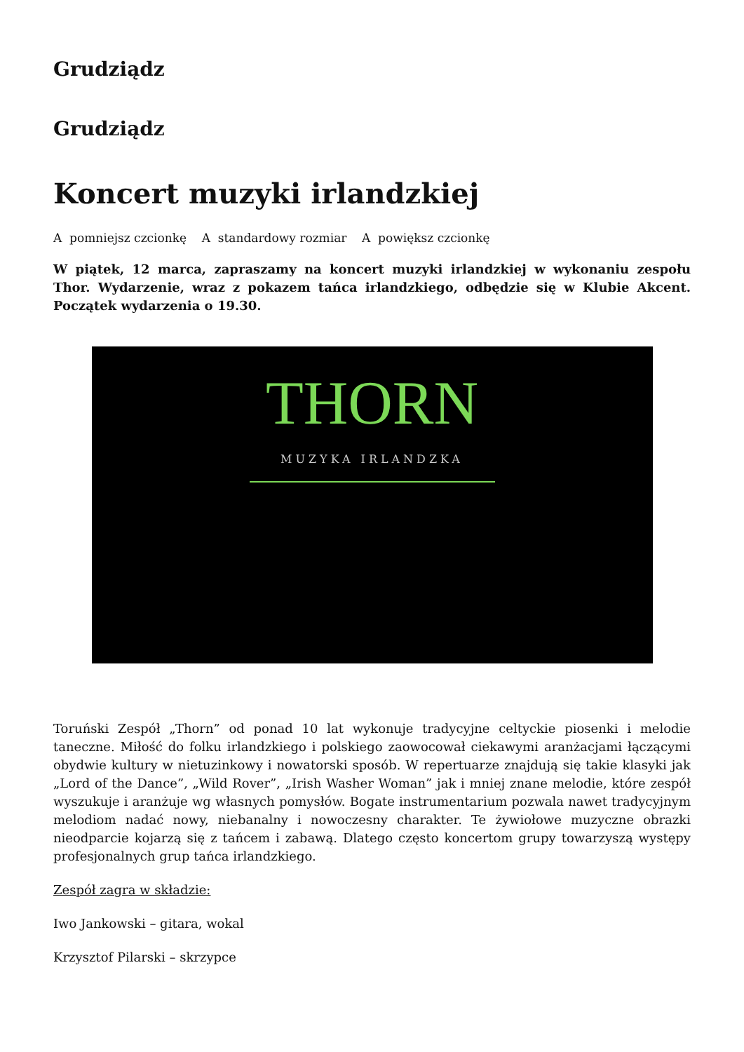Grudziądz
Grudziądz
Koncert muzyki irlandzkiej
A pomniejsz czcionkę A standardowy rozmiar A powiększ czcionkę
W piątek, 12 marca, zapraszamy na koncert muzyki irlandzkiej w wykonaniu zespołu Thor. Wydarzenie, wraz z pokazem tańca irlandzkiego, odbędzie się w Klubie Akcent. Początek wydarzenia o 19.30.
THORN
MUZYKA IRLANDZKA
Toruński Zespół „Thorn” od ponad 10 lat wykonuje tradycyjne celtyckie piosenki i melodie taneczne. Miłość do folku irlandzkiego i polskiego zaowocował ciekawymi aranżacjami łączącymi obydwie kultury w nietuzinkowy i nowatorski sposób. W repertuarze znajdują się takie klasyki jak „Lord of the Dance”, „Wild Rover”, „Irish Washer Woman” jak i mniej znane melodie, które zespół wyszukuje i aranżuje wg własnych pomysłów. Bogate instrumentarium pozwala nawet tradycyjnym melodiom nadać nowy, niebanalny i nowoczesny charakter. Te żywiołowe muzyczne obrazki nieodparcie kojarzą się z tańcem i zabawą. Dlatego często koncertom grupy towarzyszą występy profesjonalnych grup tańca irlandzkiego.
Zespół zagra w składzie:
Iwo Jankowski – gitara, wokal
Krzysztof Pilarski – skrzypce